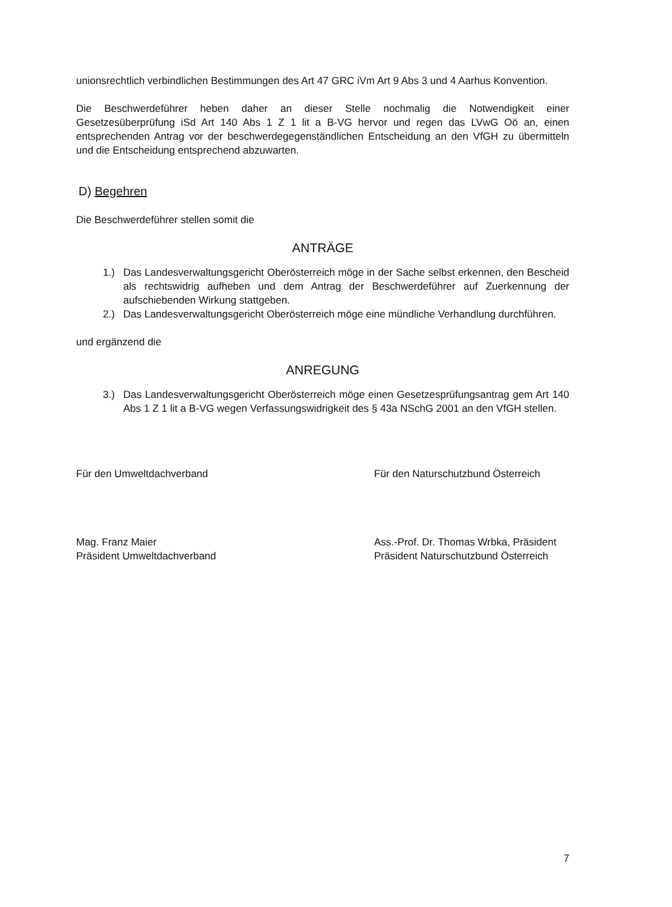unionsrechtlich verbindlichen Bestimmungen des Art 47 GRC iVm Art 9 Abs 3 und 4 Aarhus Konvention.
Die Beschwerdeführer heben daher an dieser Stelle nochmalig die Notwendigkeit einer Gesetzesüberprüfung iSd Art 140 Abs 1 Z 1 lit a B-VG hervor und regen das LVwG Oö an, einen entsprechenden Antrag vor der beschwerdegegenständlichen Entscheidung an den VfGH zu übermitteln und die Entscheidung entsprechend abzuwarten.
D) Begehren
Die Beschwerdeführer stellen somit die
ANTRÄGE
1.) Das Landesverwaltungsgericht Oberösterreich möge in der Sache selbst erkennen, den Bescheid als rechtswidrig aufheben und dem Antrag der Beschwerdeführer auf Zuerkennung der aufschiebenden Wirkung stattgeben.
2.) Das Landesverwaltungsgericht Oberösterreich möge eine mündliche Verhandlung durchführen.
und ergänzend die
ANREGUNG
3.) Das Landesverwaltungsgericht Oberösterreich möge einen Gesetzesprüfungsantrag gem Art 140 Abs 1 Z 1 lit a B-VG wegen Verfassungswidrigkeit des § 43a NSchG 2001 an den VfGH stellen.
Für den Umweltdachverband
Mag. Franz Maier
Präsident Umweltdachverband
Für den Naturschutzbund Österreich
Ass.-Prof. Dr. Thomas Wrbka, Präsident
Präsident Naturschutzbund Österreich
7